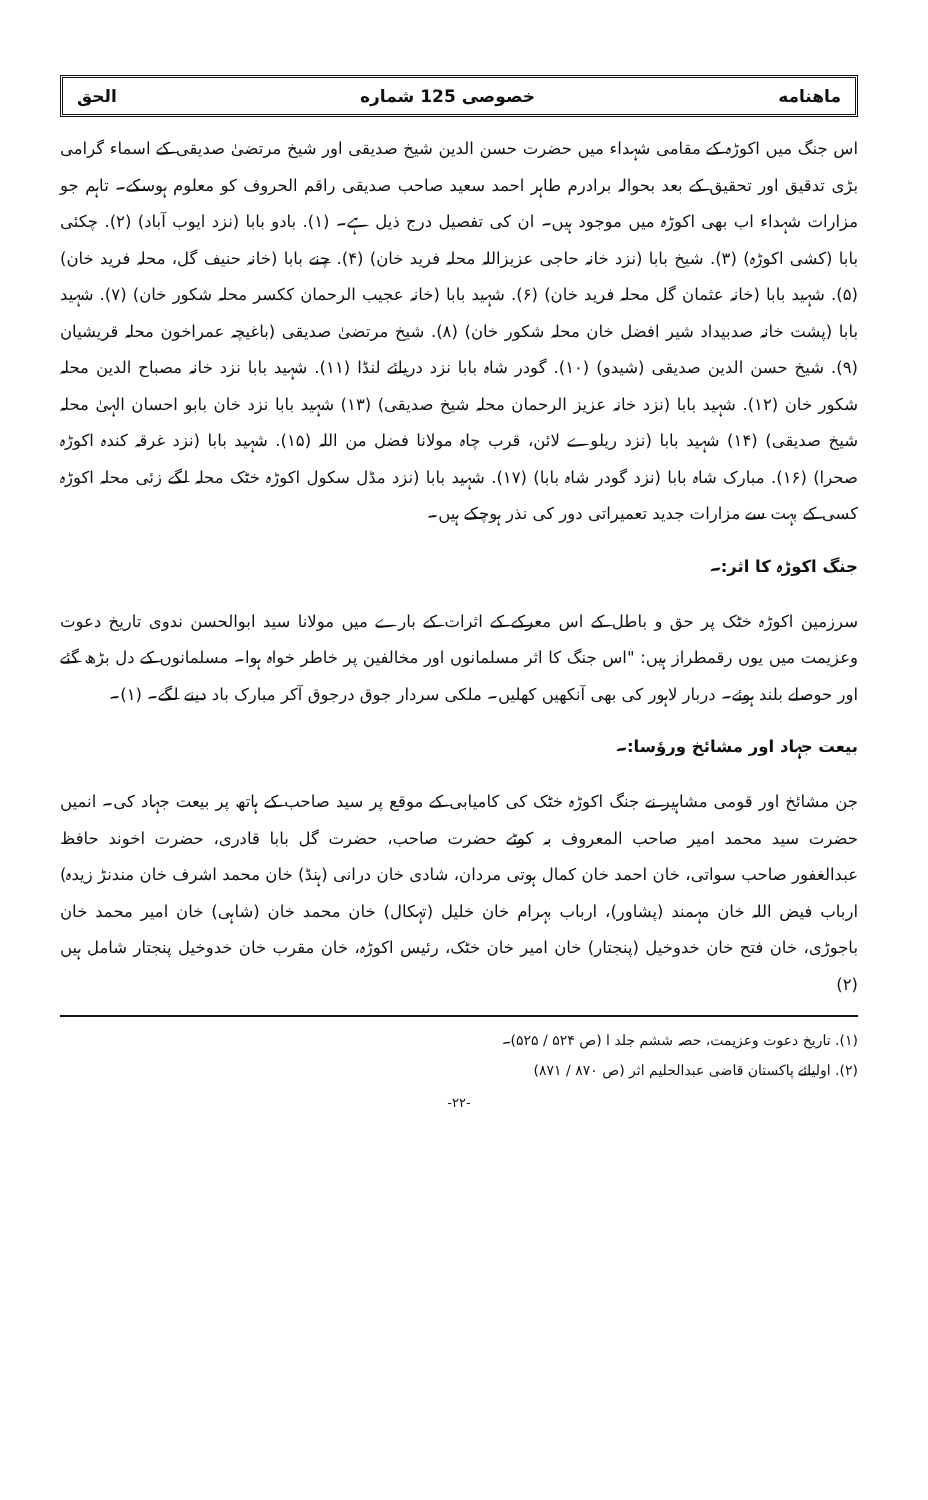ماهنامه خصوصی 125 شماره الحق
اس جنگ میں اکوڑہ کے مقامی شہداء میں حضرت حسن الدین شیخ صدیقی اور شیخ مرتضیٰ صدیقی کے اسماء گرامی بڑی تدقیق اور تحقیق کے بعد بحوالہ برادرم طاہر احمد سعید صاحب صدیقی راقم الحروف کو معلوم ہوسکے۔ تاہم جو مزارات شہداء اب بھی اکوڑہ میں موجود ہیں۔ ان کی تفصیل درج ذیل ہے۔ (۱). بادو بابا (نزد ایوب آباد) (۲). چکئی بابا (کشی اکوڑہ) (۳). شیخ بابا (نزد خانہ حاجی عزیزاللہ محلہ فرید خان) (۴). چنے بابا (خانہ حنیف گل، محلہ فرید خان) (۵). شہید بابا (خانہ عثمان گل محلہ فرید خان) (۶). شہید بابا (خانہ عجیب الرحمان ککسر محلہ شکور خان) (۷). شہید بابا (پشت خانہ صدبیداد شیر افضل خان محلہ شکور خان) (۸). شیخ مرتضیٰ صدیقی (باغیچہ عمراخون محلہ قریشیان (۹). شیخ حسن الدین صدیقی (شیدو) (۱۰). گودر شاہ بابا نزد دریائے لنڈا (۱۱). شہید بابا نزد خانہ مصباح الدین محلہ شکور خان (۱۲). شہید بابا (نزد خانہ عزیز الرحمان محلہ شیخ صدیقی) (۱۳) شہید بابا نزد خان بابو احسان الہیٰ محلہ شیخ صدیقی) (۱۴) شہید بابا (نزد ریلوے لائن، قرب چاہ مولانا فضل من اللہ (۱۵). شہید بابا (نزد غرقہ کندہ اکوڑہ صحرا) (۱۶). مبارک شاہ بابا (نزد گودر شاہ بابا) (۱۷). شہید بابا (نزد مڈل سکول اکوڑہ خٹک محلہ لگے زئی محلہ اکوڑہ کسی کے بہت سے مزارات جدید تعمیراتی دور کی نذر ہوچکے ہیں۔
جنگ اکوڑہ کا اثر:۔
سرزمین اکوڑہ خٹک پر حق و باطل کے اس معرکے کے اثرات کے بارے میں مولانا سید ابوالحسن ندوی تاریخ دعوت وعزیمت میں یوں رقمطراز ہیں: "اس جنگ کا اثر مسلمانوں اور مخالفین پر خاطر خواہ ہوا۔ مسلمانوں کے دل بڑھ گئے اور حوصلے بلند ہوئے۔ دربار لاہور کی بھی آنکھیں کھلیں۔ ملکی سردار جوق درجوق آکر مبارک باد دینے لگے۔ (۱)۔
بیعت جہاد اور مشائخ ورؤسا:۔
جن مشائخ اور قومی مشاہیر نے جنگ اکوڑہ خٹک کی کامیابی کے موقع پر سید صاحب کے ہاتھ پر بیعت جہاد کی۔ انمیں حضرت سید محمد امیر صاحب المعروف بہ کوٹے حضرت صاحب، حضرت گل بابا قادری، حضرت اخوند حافظ عبدالغفور صاحب سواتی، خان احمد خان کمال ہوتی مردان، شادی خان درانی (ہنڈ) خان محمد اشرف خان مندنڑ زیدہ) ارباب فیض اللہ خان مہمند (پشاور)، ارباب بہرام خان خلیل (تہکال) خان محمد خان (شاہی) خان امیر محمد خان باجوڑی، خان فتح خان خدوخیل (پنجتار) خان امیر خان خٹک، رئیس اکوڑہ، خان مقرب خان خدوخیل پنجتار شامل ہیں (۲)
(۱). تاریخ دعوت وعزیمت، حصہ ششم جلد ا (ص ۵۲۴ / ۵۲۵)۔
(۲). اولیائے پاکستان قاضی عبدالحلیم اثر (ص ۸۷۰ / ۸۷۱)
-۲۲-